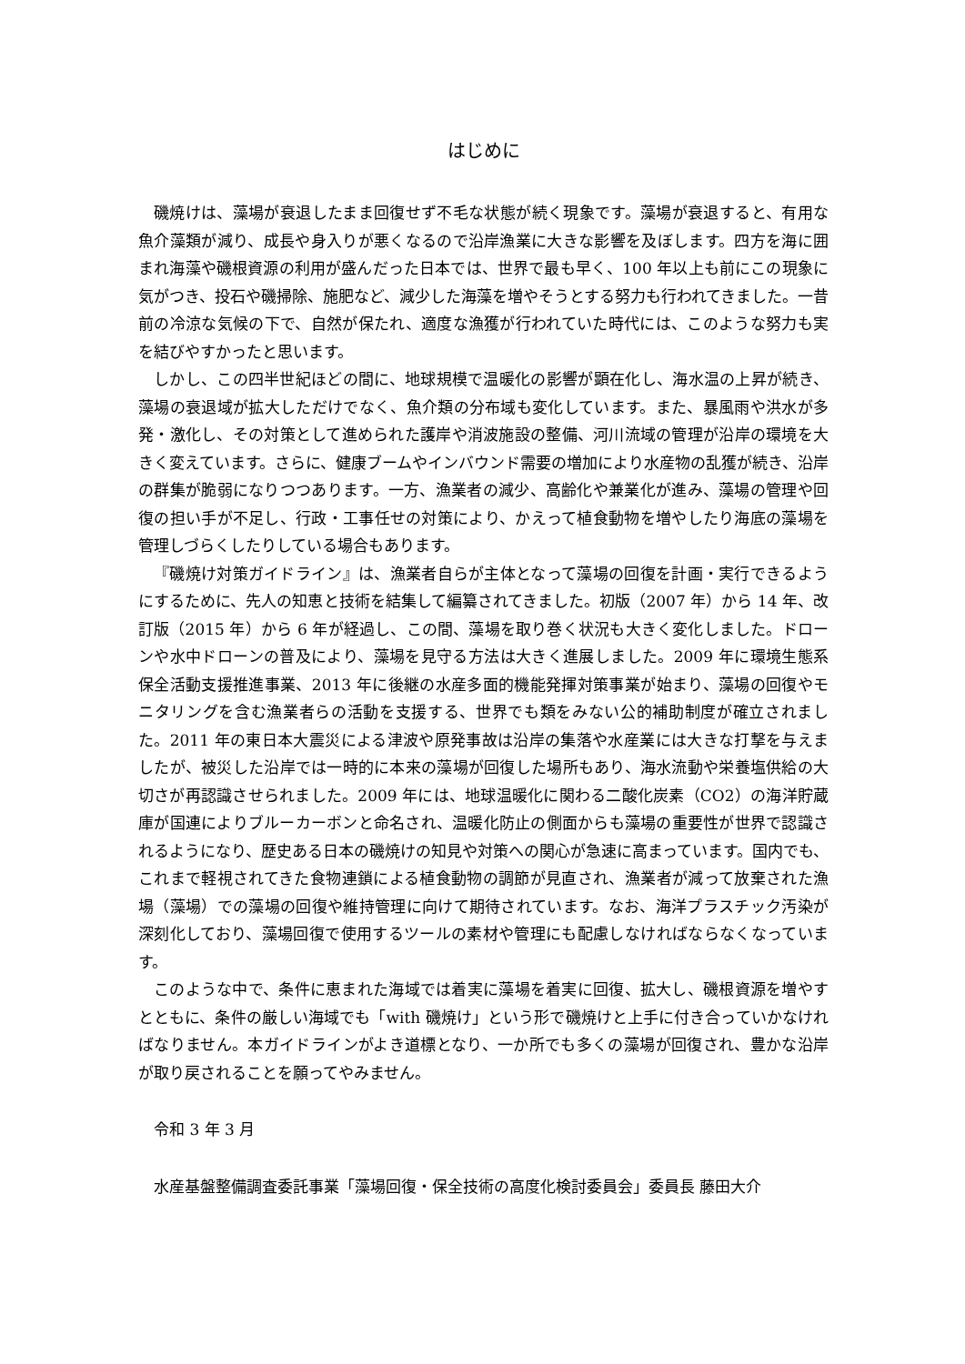はじめに
磯焼けは、藻場が衰退したまま回復せず不毛な状態が続く現象です。藻場が衰退すると、有用な魚介藻類が減り、成長や身入りが悪くなるので沿岸漁業に大きな影響を及ぼします。四方を海に囲まれ海藻や磯根資源の利用が盛んだった日本では、世界で最も早く、100 年以上も前にこの現象に気がつき、投石や磯掃除、施肥など、減少した海藻を増やそうとする努力も行われてきました。一昔前の冷涼な気候の下で、自然が保たれ、適度な漁獲が行われていた時代には、このような努力も実を結びやすかったと思います。
しかし、この四半世紀ほどの間に、地球規模で温暖化の影響が顕在化し、海水温の上昇が続き、藻場の衰退域が拡大しただけでなく、魚介類の分布域も変化しています。また、暴風雨や洪水が多発・激化し、その対策として進められた護岸や消波施設の整備、河川流域の管理が沿岸の環境を大きく変えています。さらに、健康ブームやインバウンド需要の増加により水産物の乱獲が続き、沿岸の群集が脆弱になりつつあります。一方、漁業者の減少、高齢化や兼業化が進み、藻場の管理や回復の担い手が不足し、行政・工事任せの対策により、かえって植食動物を増やしたり海底の藻場を管理しづらくしたりしている場合もあります。
『磯焼け対策ガイドライン』は、漁業者自らが主体となって藻場の回復を計画・実行できるようにするために、先人の知恵と技術を結集して編纂されてきました。初版（2007 年）から 14 年、改訂版（2015 年）から 6 年が経過し、この間、藻場を取り巻く状況も大きく変化しました。ドローンや水中ドローンの普及により、藻場を見守る方法は大きく進展しました。2009 年に環境生態系保全活動支援推進事業、2013 年に後継の水産多面的機能発揮対策事業が始まり、藻場の回復やモニタリングを含む漁業者らの活動を支援する、世界でも類をみない公的補助制度が確立されました。2011 年の東日本大震災による津波や原発事故は沿岸の集落や水産業には大きな打撃を与えましたが、被災した沿岸では一時的に本来の藻場が回復した場所もあり、海水流動や栄養塩供給の大切さが再認識させられました。2009 年には、地球温暖化に関わる二酸化炭素（CO2）の海洋貯蔵庫が国連によりブルーカーボンと命名され、温暖化防止の側面からも藻場の重要性が世界で認識されるようになり、歴史ある日本の磯焼けの知見や対策への関心が急速に高まっています。国内でも、これまで軽視されてきた食物連鎖による植食動物の調節が見直され、漁業者が減って放棄された漁場（藻場）での藻場の回復や維持管理に向けて期待されています。なお、海洋プラスチック汚染が深刻化しており、藻場回復で使用するツールの素材や管理にも配慮しなければならなくなっています。
このような中で、条件に恵まれた海域では着実に藻場を着実に回復、拡大し、磯根資源を増やすとともに、条件の厳しい海域でも「with 磯焼け」という形で磯焼けと上手に付き合っていかなければなりません。本ガイドラインがよき道標となり、一か所でも多くの藻場が回復され、豊かな沿岸が取り戻されることを願ってやみません。
令和 3 年 3 月
水産基盤整備調査委託事業「藻場回復・保全技術の高度化検討委員会」委員長 藤田大介